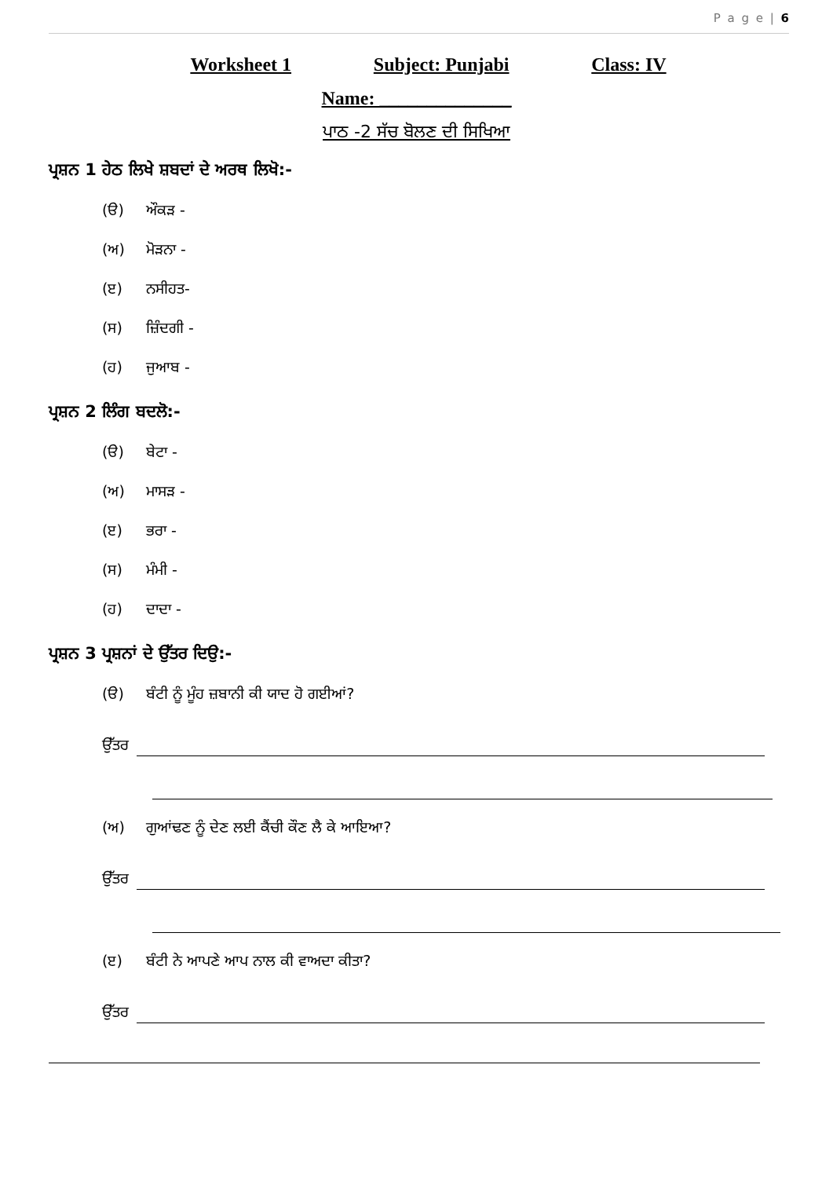P a g e | 6
Worksheet 1 Subject: Punjabi Class: IV
Name: ______________
ਪਾਠ -2 ਸੱਚ ਬੋਲਣ ਦੀ ਸਿਖਿਆ
ਪ੍ਰਸ਼ਨ 1 ਹੇਠ ਲਿਖੇ ਸ਼ਬਦਾਂ ਦੇ ਅਰਥ ਲਿਖੋ:-
(ੳ) ਔਕੜ -
(ਅ) ਮੋੜਨਾ -
(ੲ) ਨਸੀਹਤ-
(ਸ) ਜ਼ਿੰਦਗੀ -
(ਹ) ਜੁਆਬ -
ਪ੍ਰਸ਼ਨ 2 ਲਿੰਗ ਬਦਲੋ:-
(ੳ) ਬੇਟਾ -
(ਅ) ਮਾਸੜ -
(ੲ) ਭਰਾ -
(ਸ) ਮੰਮੀ -
(ਹ) ਦਾਦਾ -
ਪ੍ਰਸ਼ਨ 3 ਪ੍ਰਸ਼ਨਾਂ ਦੇ ਉੱਤਰ ਦਿਉ:-
(ੳ) ਬੰਟੀ ਨੂੰ ਮੂੰਹ ਜ਼ਬਾਨੀ ਕੀ ਯਾਦ ਹੋ ਗਈਆਂ?
ਉੱਤਰ
(ਅ) ਗੁਆਂਢਣ ਨੂੰ ਦੇਣ ਲਈ ਕੈਂਚੀ ਕੌਣ ਲੈ ਕੇ ਆਇਆ?
ਉੱਤਰ
(ੲ) ਬੰਟੀ ਨੇ ਆਪਣੇ ਆਪ ਨਾਲ ਕੀ ਵਾਅਦਾ ਕੀਤਾ?
ਉੱਤਰ